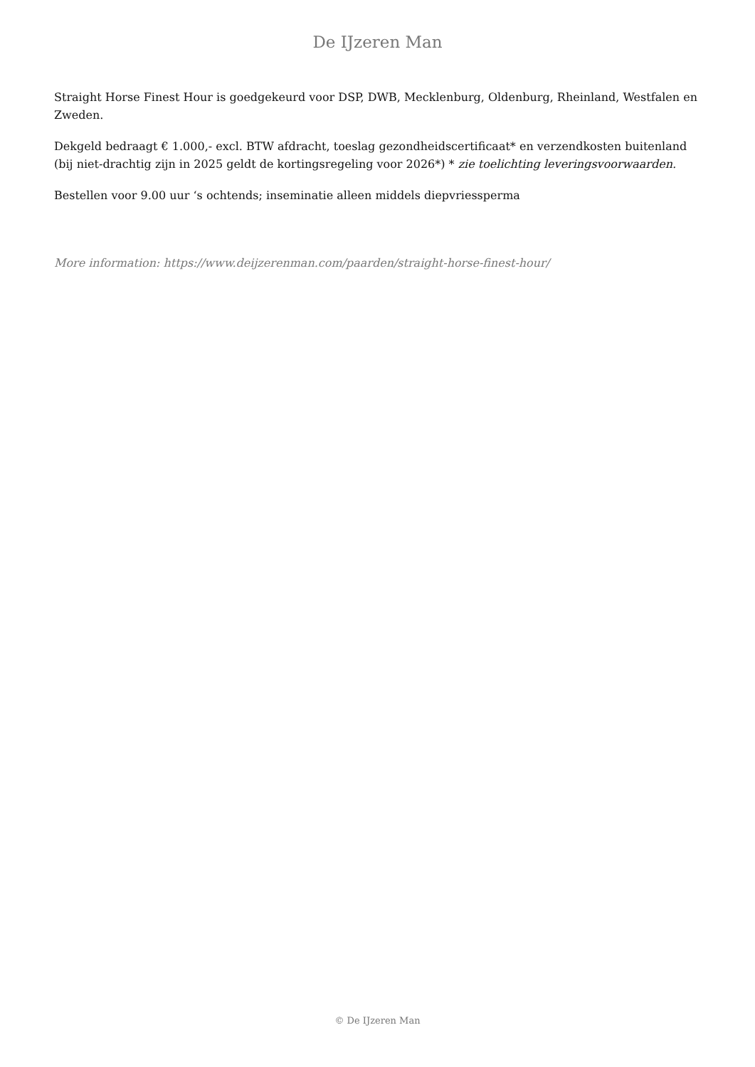De IJzeren Man
Straight Horse Finest Hour is goedgekeurd voor DSP, DWB, Mecklenburg, Oldenburg, Rheinland, Westfalen en Zweden.
Dekgeld bedraagt € 1.000,- excl. BTW afdracht, toeslag gezondheidscertificaat* en verzendkosten buitenland (bij niet-drachtig zijn in 2025 geldt de kortingsregeling voor 2026*) * zie toelichting leveringsvoorwaarden.
Bestellen voor 9.00 uur ‘s ochtends; inseminatie alleen middels diepvriessperma
More information: https://www.deijzerenman.com/paarden/straight-horse-finest-hour/
© De IJzeren Man